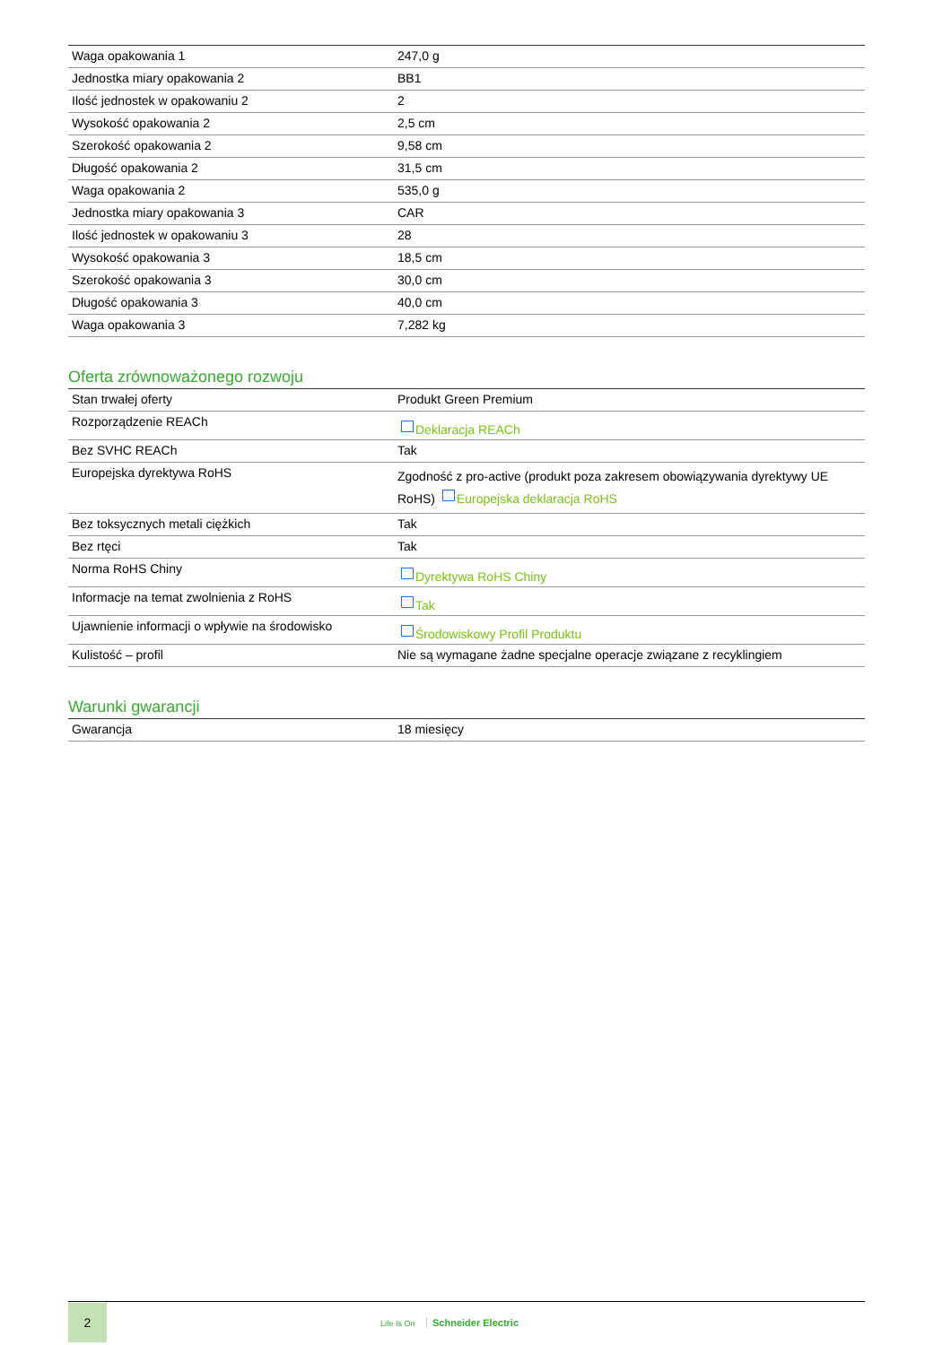| Waga opakowania 1 | 247,0 g |
| Jednostka miary opakowania 2 | BB1 |
| Ilość jednostek w opakowaniu 2 | 2 |
| Wysokość opakowania 2 | 2,5 cm |
| Szerokość opakowania 2 | 9,58 cm |
| Długość opakowania 2 | 31,5 cm |
| Waga opakowania 2 | 535,0 g |
| Jednostka miary opakowania 3 | CAR |
| Ilość jednostek w opakowaniu 3 | 28 |
| Wysokość opakowania 3 | 18,5 cm |
| Szerokość opakowania 3 | 30,0 cm |
| Długość opakowania 3 | 40,0 cm |
| Waga opakowania 3 | 7,282 kg |
Oferta zrównoważonego rozwoju
| Stan trwałej oferty | Produkt Green Premium |
| Rozporządzenie REACh | Deklaracja REACh |
| Bez SVHC REACh | Tak |
| Europejska dyrektywa RoHS | Zgodność z pro-active (produkt poza zakresem obowiązywania dyrektywy UE RoHS) Europejska deklaracja RoHS |
| Bez toksycznych metali ciężkich | Tak |
| Bez rtęci | Tak |
| Norma RoHS Chiny | Dyrektywa RoHS Chiny |
| Informacje na temat zwolnienia z RoHS | Tak |
| Ujawnienie informacji o wpływie na środowisko | Środowiskowy Profil Produktu |
| Kulistość – profil | Nie są wymagane żadne specjalne operacje związane z recyklingiem |
Warunki gwarancji
| Gwarancja | 18 miesięcy |
2
Life Is On Schneider Electric